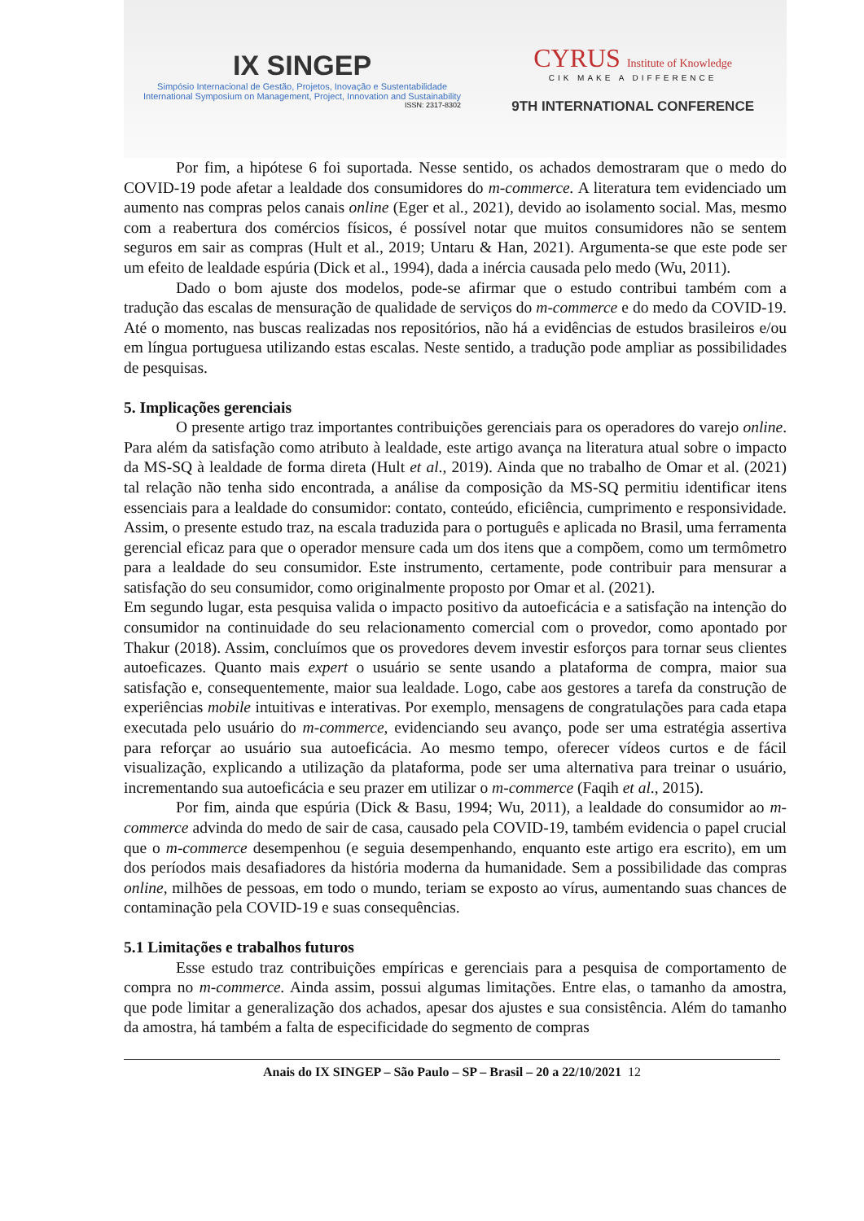IX SINGEP
Simpósio Internacional de Gestão, Projetos, Inovação e Sustentabilidade
International Symposium on Management, Project, Innovation and Sustainability
ISSN: 2317-8302
CYRUS Institute of Knowledge
CIK MAKE A DIFFERENCE
9TH INTERNATIONAL CONFERENCE
Por fim, a hipótese 6 foi suportada. Nesse sentido, os achados demostraram que o medo do COVID-19 pode afetar a lealdade dos consumidores do m-commerce. A literatura tem evidenciado um aumento nas compras pelos canais online (Eger et al., 2021), devido ao isolamento social. Mas, mesmo com a reabertura dos comércios físicos, é possível notar que muitos consumidores não se sentem seguros em sair as compras (Hult et al., 2019; Untaru & Han, 2021). Argumenta-se que este pode ser um efeito de lealdade espúria (Dick et al., 1994), dada a inércia causada pelo medo (Wu, 2011).
Dado o bom ajuste dos modelos, pode-se afirmar que o estudo contribui também com a tradução das escalas de mensuração de qualidade de serviços do m-commerce e do medo da COVID-19. Até o momento, nas buscas realizadas nos repositórios, não há a evidências de estudos brasileiros e/ou em língua portuguesa utilizando estas escalas. Neste sentido, a tradução pode ampliar as possibilidades de pesquisas.
5. Implicações gerenciais
O presente artigo traz importantes contribuições gerenciais para os operadores do varejo online. Para além da satisfação como atributo à lealdade, este artigo avança na literatura atual sobre o impacto da MS-SQ à lealdade de forma direta (Hult et al., 2019). Ainda que no trabalho de Omar et al. (2021) tal relação não tenha sido encontrada, a análise da composição da MS-SQ permitiu identificar itens essenciais para a lealdade do consumidor: contato, conteúdo, eficiência, cumprimento e responsividade. Assim, o presente estudo traz, na escala traduzida para o português e aplicada no Brasil, uma ferramenta gerencial eficaz para que o operador mensure cada um dos itens que a compõem, como um termômetro para a lealdade do seu consumidor. Este instrumento, certamente, pode contribuir para mensurar a satisfação do seu consumidor, como originalmente proposto por Omar et al. (2021).
Em segundo lugar, esta pesquisa valida o impacto positivo da autoeficácia e a satisfação na intenção do consumidor na continuidade do seu relacionamento comercial com o provedor, como apontado por Thakur (2018). Assim, concluímos que os provedores devem investir esforços para tornar seus clientes autoeficazes. Quanto mais expert o usuário se sente usando a plataforma de compra, maior sua satisfação e, consequentemente, maior sua lealdade. Logo, cabe aos gestores a tarefa da construção de experiências mobile intuitivas e interativas. Por exemplo, mensagens de congratulações para cada etapa executada pelo usuário do m-commerce, evidenciando seu avanço, pode ser uma estratégia assertiva para reforçar ao usuário sua autoeficácia. Ao mesmo tempo, oferecer vídeos curtos e de fácil visualização, explicando a utilização da plataforma, pode ser uma alternativa para treinar o usuário, incrementando sua autoeficácia e seu prazer em utilizar o m-commerce (Faqih et al., 2015).
Por fim, ainda que espúria (Dick & Basu, 1994; Wu, 2011), a lealdade do consumidor ao m-commerce advinda do medo de sair de casa, causado pela COVID-19, também evidencia o papel crucial que o m-commerce desempenhou (e seguia desempenhando, enquanto este artigo era escrito), em um dos períodos mais desafiadores da história moderna da humanidade. Sem a possibilidade das compras online, milhões de pessoas, em todo o mundo, teriam se exposto ao vírus, aumentando suas chances de contaminação pela COVID-19 e suas consequências.
5.1 Limitações e trabalhos futuros
Esse estudo traz contribuições empíricas e gerenciais para a pesquisa de comportamento de compra no m-commerce. Ainda assim, possui algumas limitações. Entre elas, o tamanho da amostra, que pode limitar a generalização dos achados, apesar dos ajustes e sua consistência. Além do tamanho da amostra, há também a falta de especificidade do segmento de compras
Anais do IX SINGEP – São Paulo – SP – Brasil – 20 a 22/10/2021 12